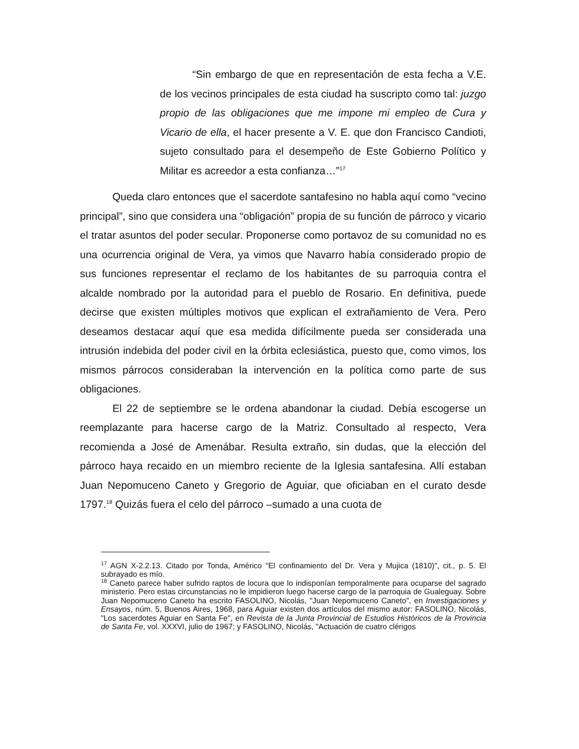“Sin embargo de que en representación de esta fecha a V.E. de los vecinos principales de esta ciudad ha suscripto como tal: juzgo propio de las obligaciones que me impone mi empleo de Cura y Vicario de ella, el hacer presente a V. E. que don Francisco Candioti, sujeto consultado para el desempeño de Este Gobierno Político y Militar es acreedor a esta confianza…”<sup>17</sup>
Queda claro entonces que el sacerdote santafesino no habla aquí como “vecino principal”, sino que considera una “obligación” propia de su función de párroco y vicario el tratar asuntos del poder secular. Proponerse como portavoz de su comunidad no es una ocurrencia original de Vera, ya vimos que Navarro había considerado propio de sus funciones representar el reclamo de los habitantes de su parroquia contra el alcalde nombrado por la autoridad para el pueblo de Rosario. En definitiva, puede decirse que existen múltiples motivos que explican el extrañamiento de Vera. Pero deseamos destacar aquí que esa medida difícilmente pueda ser considerada una intrusión indebida del poder civil en la órbita eclesiástica, puesto que, como vimos, los mismos párrocos consideraban la intervención en la política como parte de sus obligaciones.
El 22 de septiembre se le ordena abandonar la ciudad. Debía escogerse un reemplazante para hacerse cargo de la Matriz. Consultado al respecto, Vera recomienda a José de Amenábar. Resulta extraño, sin dudas, que la elección del párroco haya recaido en un miembro reciente de la Iglesia santafesina. Allí estaban Juan Nepomuceno Caneto y Gregorio de Aguiar, que oficiaban en el curato desde 1797.<sup>18</sup> Quizás fuera el celo del párroco –sumado a una cuota de
<sup>17</sup> AGN X-2.2.13. Citado por Tonda, Américo "El confinamiento del Dr. Vera y Mujica (1810)", cit., p. 5. El subrayado es mío.
<sup>18</sup> Caneto parece haber sufrido raptos de locura que lo indisponían temporalmente para ocuparse del sagrado ministerio. Pero estas circunstancias no le impidieron luego hacerse cargo de la parroquia de Gualeguay. Sobre Juan Nepomuceno Caneto ha escrito FASOLINO, Nicolás, "Juan Nepomuceno Caneto", en Investigaciones y Ensayos, núm. 5, Buenos Aires, 1968, para Aguiar existen dos artículos del mismo autor: FASOLINO, Nicolás, "Los sacerdotes Aguiar en Santa Fe", en Revista de la Junta Provincial de Estudios Históricos de la Provincia de Santa Fe, vol. XXXVI, julio de 1967; y FASOLINO, Nicolás, "Actuación de cuatro clérigos